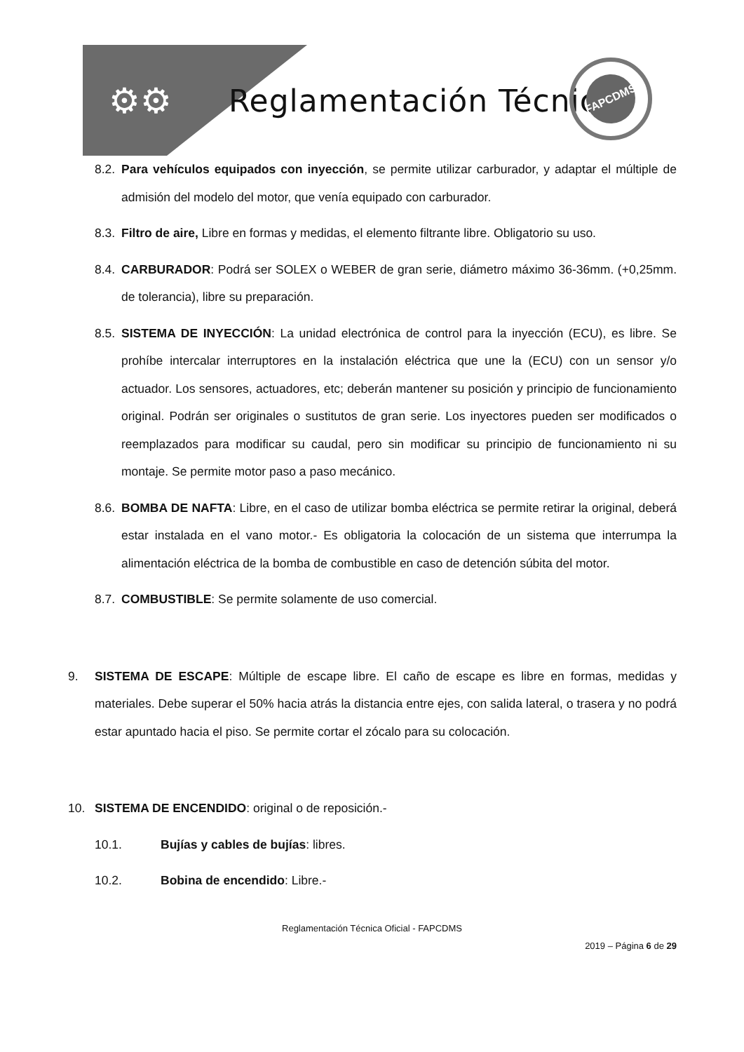⚙⚙ Reglamentación Técnica
FAPCDMS
8.2.
Para vehículos equipados con inyección, se permite utilizar carburador, y adaptar el múltiple de admisión del modelo del motor, que venía equipado con carburador.
8.3.
Filtro de aire, Libre en formas y medidas, el elemento filtrante libre. Obligatorio su uso.
8.4.
CARBURADOR: Podrá ser SOLEX o WEBER de gran serie, diámetro máximo 36-36mm. (+0,25mm. de tolerancia), libre su preparación.
8.5.
SISTEMA DE INYECCIÓN: La unidad electrónica de control para la inyección (ECU), es libre. Se prohíbe intercalar interruptores en la instalación eléctrica que une la (ECU) con un sensor y/o actuador. Los sensores, actuadores, etc; deberán mantener su posición y principio de funcionamiento original. Podrán ser originales o sustitutos de gran serie. Los inyectores pueden ser modificados o reemplazados para modificar su caudal, pero sin modificar su principio de funcionamiento ni su montaje. Se permite motor paso a paso mecánico.
8.6.
BOMBA DE NAFTA: Libre, en el caso de utilizar bomba eléctrica se permite retirar la original, deberá estar instalada en el vano motor.- Es obligatoria la colocación de un sistema que interrumpa la alimentación eléctrica de la bomba de combustible en caso de detención súbita del motor.
8.7.
COMBUSTIBLE: Se permite solamente de uso comercial.
9. SISTEMA DE ESCAPE: Múltiple de escape libre. El caño de escape es libre en formas, medidas y materiales. Debe superar el 50% hacia atrás la distancia entre ejes, con salida lateral, o trasera y no podrá estar apuntado hacia el piso. Se permite cortar el zócalo para su colocación.
10. SISTEMA DE ENCENDIDO: original o de reposición.-
10.1. Bujías y cables de bujías: libres.
10.2. Bobina de encendido: Libre.-
Reglamentación Técnica Oficial - FAPCDMS
2019 – Página 6 de 29